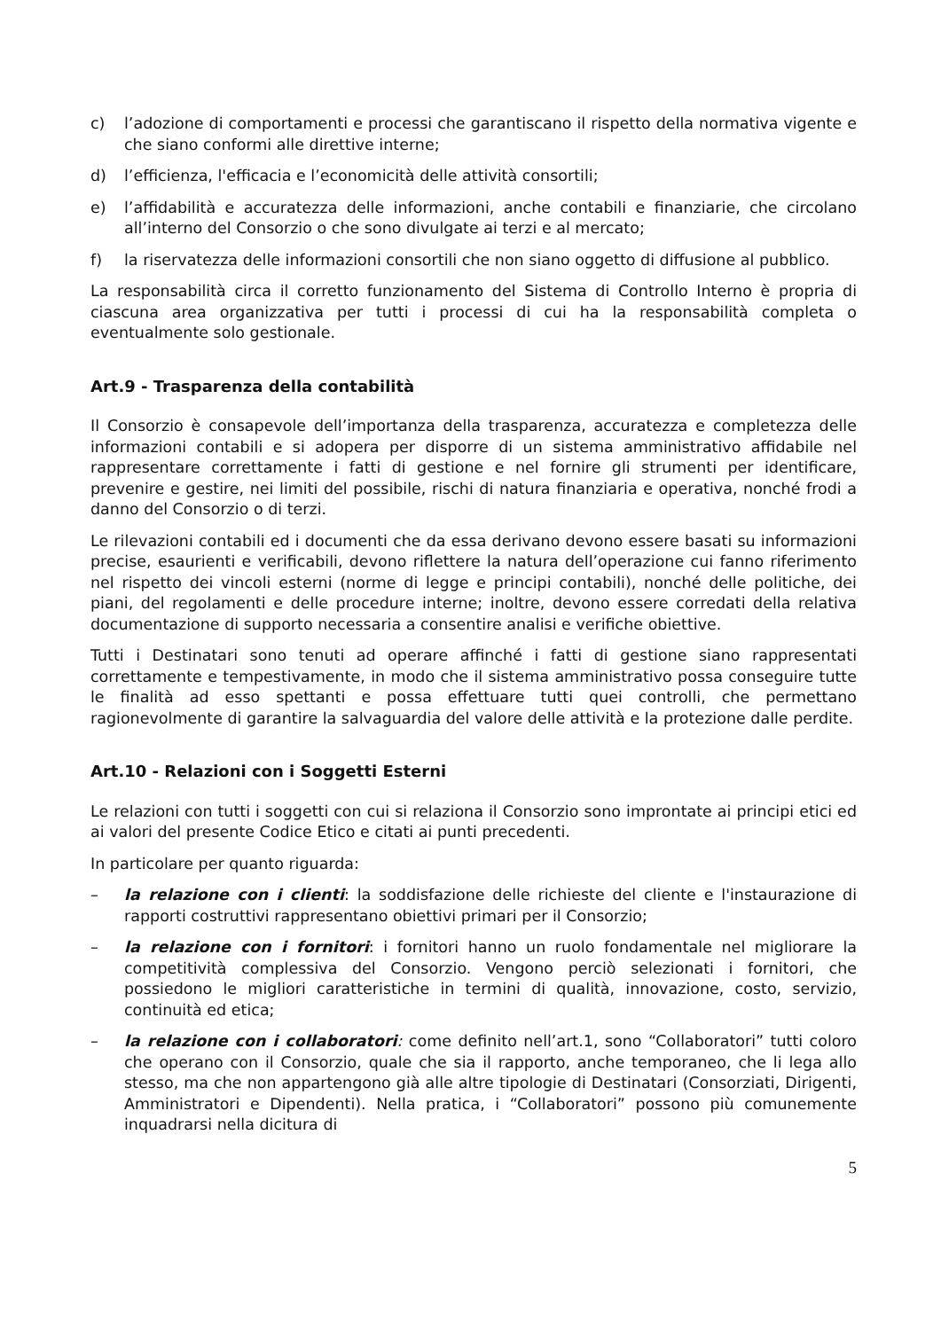c) l’adozione di comportamenti e processi che garantiscano il rispetto della normativa vigente e che siano conformi alle direttive interne;
d) l’efficienza, l'efficacia e l’economicità delle attività consortili;
e) l’affidabilità e accuratezza delle informazioni, anche contabili e finanziarie, che circolano all’interno del Consorzio o che sono divulgate ai terzi e al mercato;
f) la riservatezza delle informazioni consortili che non siano oggetto di diffusione al pubblico.
La responsabilità circa il corretto funzionamento del Sistema di Controllo Interno è propria di ciascuna area organizzativa per tutti i processi di cui ha la responsabilità completa o eventualmente solo gestionale.
Art.9 - Trasparenza della contabilità
Il Consorzio è consapevole dell’importanza della trasparenza, accuratezza e completezza delle informazioni contabili e si adopera per disporre di un sistema amministrativo affidabile nel rappresentare correttamente i fatti di gestione e nel fornire gli strumenti per identificare, prevenire e gestire, nei limiti del possibile, rischi di natura finanziaria e operativa, nonché frodi a danno del Consorzio o di terzi.
Le rilevazioni contabili ed i documenti che da essa derivano devono essere basati su informazioni precise, esaurienti e verificabili, devono riflettere la natura dell’operazione cui fanno riferimento nel rispetto dei vincoli esterni (norme di legge e principi contabili), nonché delle politiche, dei piani, del regolamenti e delle procedure interne; inoltre, devono essere corredati della relativa documentazione di supporto necessaria a consentire analisi e verifiche obiettive.
Tutti i Destinatari sono tenuti ad operare affinché i fatti di gestione siano rappresentati correttamente e tempestivamente, in modo che il sistema amministrativo possa conseguire tutte le finalità ad esso spettanti e possa effettuare tutti quei controlli, che permettano ragionevolmente di garantire la salvaguardia del valore delle attività e la protezione dalle perdite.
Art.10 - Relazioni con i Soggetti Esterni
Le relazioni con tutti i soggetti con cui si relaziona il Consorzio sono improntate ai principi etici ed ai valori del presente Codice Etico e citati ai punti precedenti.
In particolare per quanto riguarda:
– la relazione con i clienti: la soddisfazione delle richieste del cliente e l'instaurazione di rapporti costruttivi rappresentano obiettivi primari per il Consorzio;
– la relazione con i fornitori: i fornitori hanno un ruolo fondamentale nel migliorare la competitività complessiva del Consorzio. Vengono perciò selezionati i fornitori, che possiedono le migliori caratteristiche in termini di qualità, innovazione, costo, servizio, continuità ed etica;
– la relazione con i collaboratori: come definito nell’art.1, sono “Collaboratori” tutti coloro che operano con il Consorzio, quale che sia il rapporto, anche temporaneo, che li lega allo stesso, ma che non appartengono già alle altre tipologie di Destinatari (Consorziati, Dirigenti, Amministratori e Dipendenti). Nella pratica, i “Collaboratori” possono più comunemente inquadrarsi nella dicitura di
5